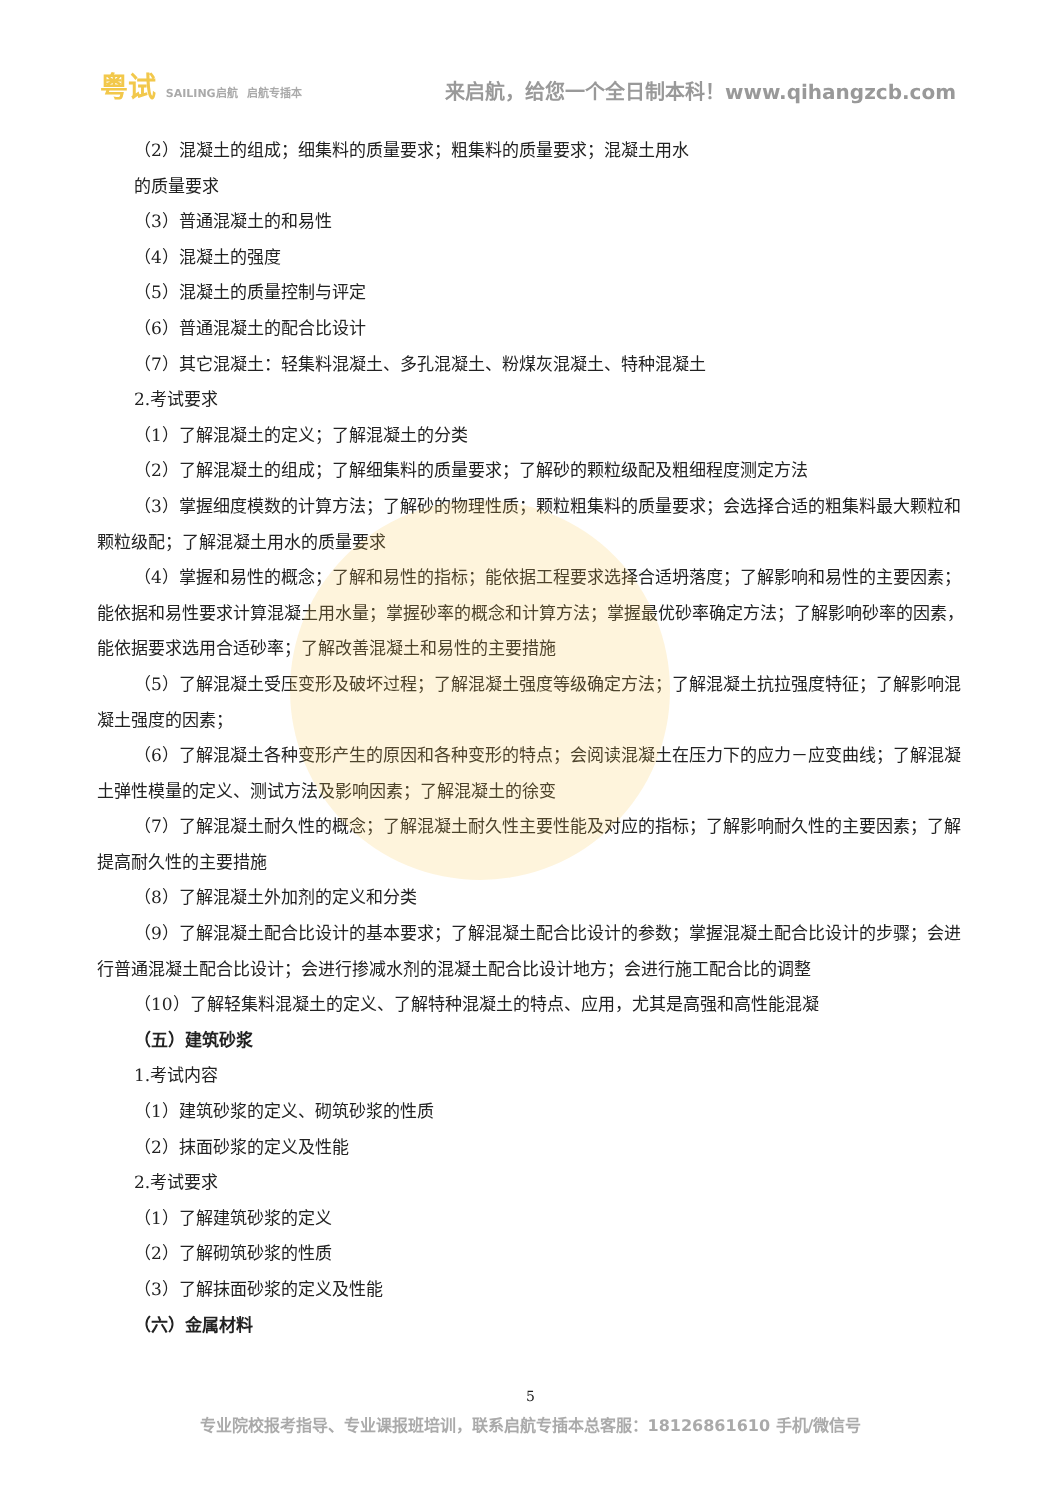粤试 SAILING启航 启航专插本
来启航，给您一个全日制本科！www.qihangzcb.com
（2）混凝土的组成；细集料的质量要求；粗集料的质量要求；混凝土用水
的质量要求
（3）普通混凝土的和易性
（4）混凝土的强度
（5）混凝土的质量控制与评定
（6）普通混凝土的配合比设计
（7）其它混凝土：轻集料混凝土、多孔混凝土、粉煤灰混凝土、特种混凝土
2.考试要求
（1）了解混凝土的定义；了解混凝土的分类
（2）了解混凝土的组成；了解细集料的质量要求；了解砂的颗粒级配及粗细程度测定方法
（3）掌握细度模数的计算方法；了解砂的物理性质；颗粒粗集料的质量要求；会选择合适的粗集料最大颗粒和颗粒级配；了解混凝土用水的质量要求
（4）掌握和易性的概念；了解和易性的指标；能依据工程要求选择合适坍落度；了解影响和易性的主要因素；能依据和易性要求计算混凝土用水量；掌握砂率的概念和计算方法；掌握最优砂率确定方法；了解影响砂率的因素，能依据要求选用合适砂率；了解改善混凝土和易性的主要措施
（5）了解混凝土受压变形及破坏过程；了解混凝土强度等级确定方法；了解混凝土抗拉强度特征；了解影响混凝土强度的因素；
（6）了解混凝土各种变形产生的原因和各种变形的特点；会阅读混凝土在压力下的应力－应变曲线；了解混凝土弹性模量的定义、测试方法及影响因素；了解混凝土的徐变
（7）了解混凝土耐久性的概念；了解混凝土耐久性主要性能及对应的指标；了解影响耐久性的主要因素；了解提高耐久性的主要措施
（8）了解混凝土外加剂的定义和分类
（9）了解混凝土配合比设计的基本要求；了解混凝土配合比设计的参数；掌握混凝土配合比设计的步骤；会进行普通混凝土配合比设计；会进行掺减水剂的混凝土配合比设计地方；会进行施工配合比的调整
（10）了解轻集料混凝土的定义、了解特种混凝土的特点、应用，尤其是高强和高性能混凝
（五）建筑砂浆
1.考试内容
（1）建筑砂浆的定义、砌筑砂浆的性质
（2）抹面砂浆的定义及性能
2.考试要求
（1）了解建筑砂浆的定义
（2）了解砌筑砂浆的性质
（3）了解抹面砂浆的定义及性能
（六）金属材料
5
专业院校报考指导、专业课报班培训，联系启航专插本总客服：18126861610 手机/微信号